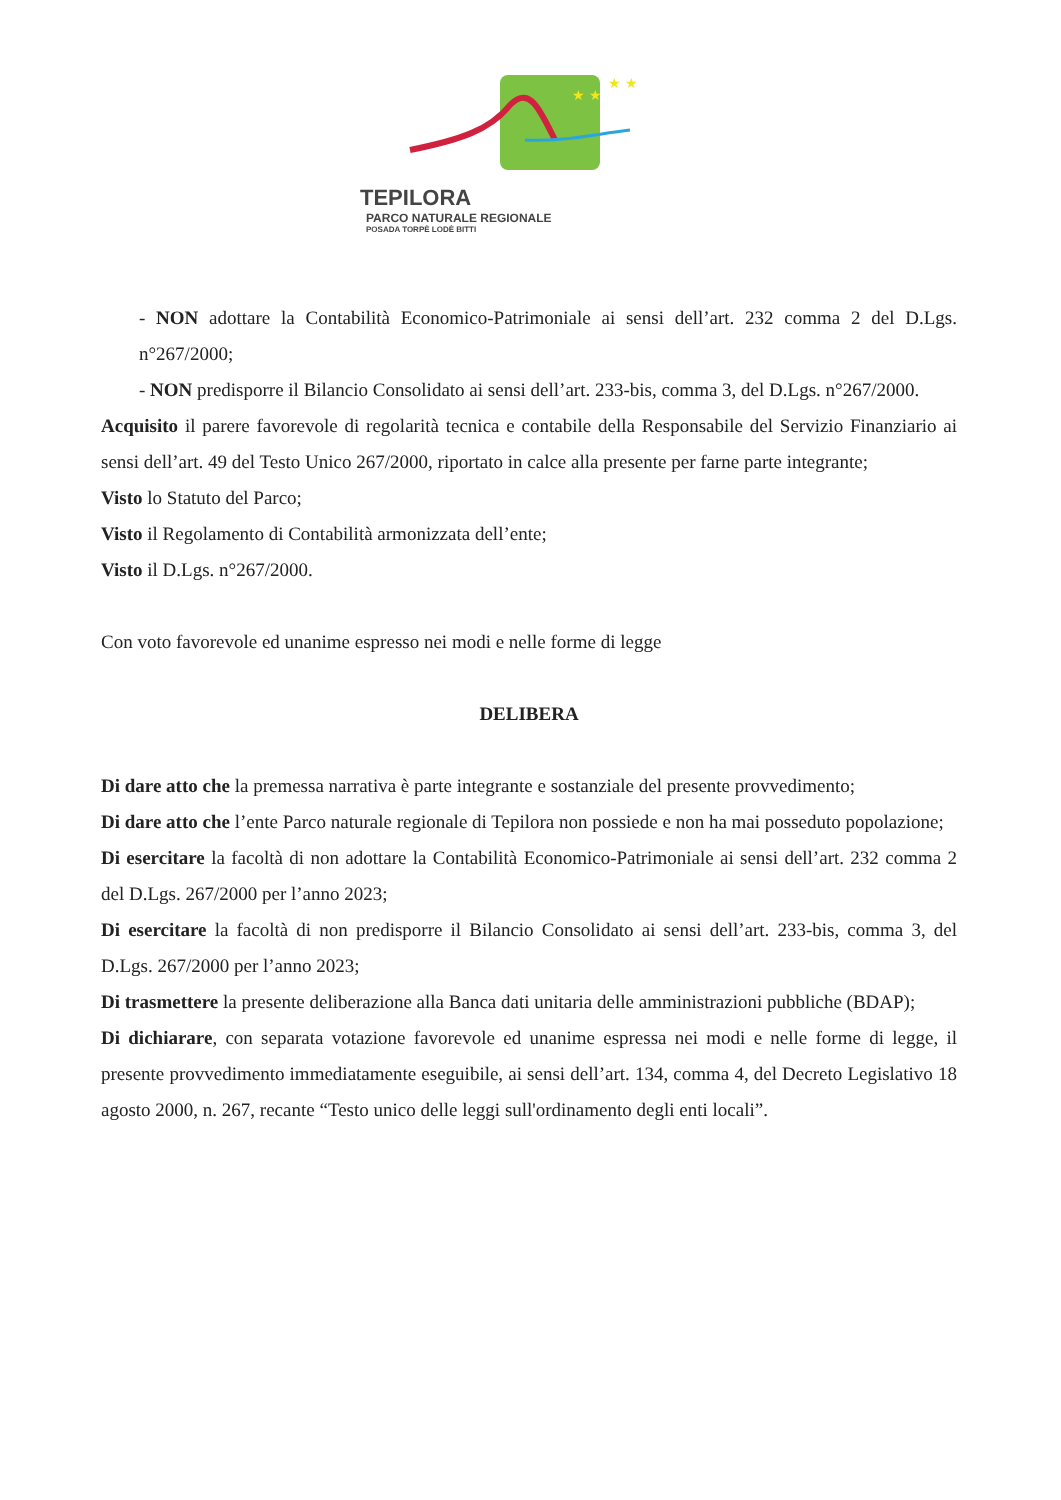★ ★
★ ★
TEPILORA
PARCO NATURALE REGIONALE
POSADA TORPÈ LODÈ BITTI
- NON adottare la Contabilità Economico-Patrimoniale ai sensi dell’art. 232 comma 2 del D.Lgs. n°267/2000;
- NON predisporre il Bilancio Consolidato ai sensi dell’art. 233-bis, comma 3, del D.Lgs. n°267/2000.
Acquisito il parere favorevole di regolarità tecnica e contabile della Responsabile del Servizio Finanziario ai sensi dell’art. 49 del Testo Unico 267/2000, riportato in calce alla presente per farne parte integrante;
Visto lo Statuto del Parco;
Visto il Regolamento di Contabilità armonizzata dell’ente;
Visto il D.Lgs. n°267/2000.
Con voto favorevole ed unanime espresso nei modi e nelle forme di legge
DELIBERA
Di dare atto che la premessa narrativa è parte integrante e sostanziale del presente provvedimento;
Di dare atto che l’ente Parco naturale regionale di Tepilora non possiede e non ha mai posseduto popolazione;
Di esercitare la facoltà di non adottare la Contabilità Economico-Patrimoniale ai sensi dell’art. 232 comma 2 del D.Lgs. 267/2000 per l’anno 2023;
Di esercitare la facoltà di non predisporre il Bilancio Consolidato ai sensi dell’art. 233-bis, comma 3, del D.Lgs. 267/2000 per l’anno 2023;
Di trasmettere la presente deliberazione alla Banca dati unitaria delle amministrazioni pubbliche (BDAP);
Di dichiarare, con separata votazione favorevole ed unanime espressa nei modi e nelle forme di legge, il presente provvedimento immediatamente eseguibile, ai sensi dell’art. 134, comma 4, del Decreto Legislativo 18 agosto 2000, n. 267, recante “Testo unico delle leggi sull'ordinamento degli enti locali”.